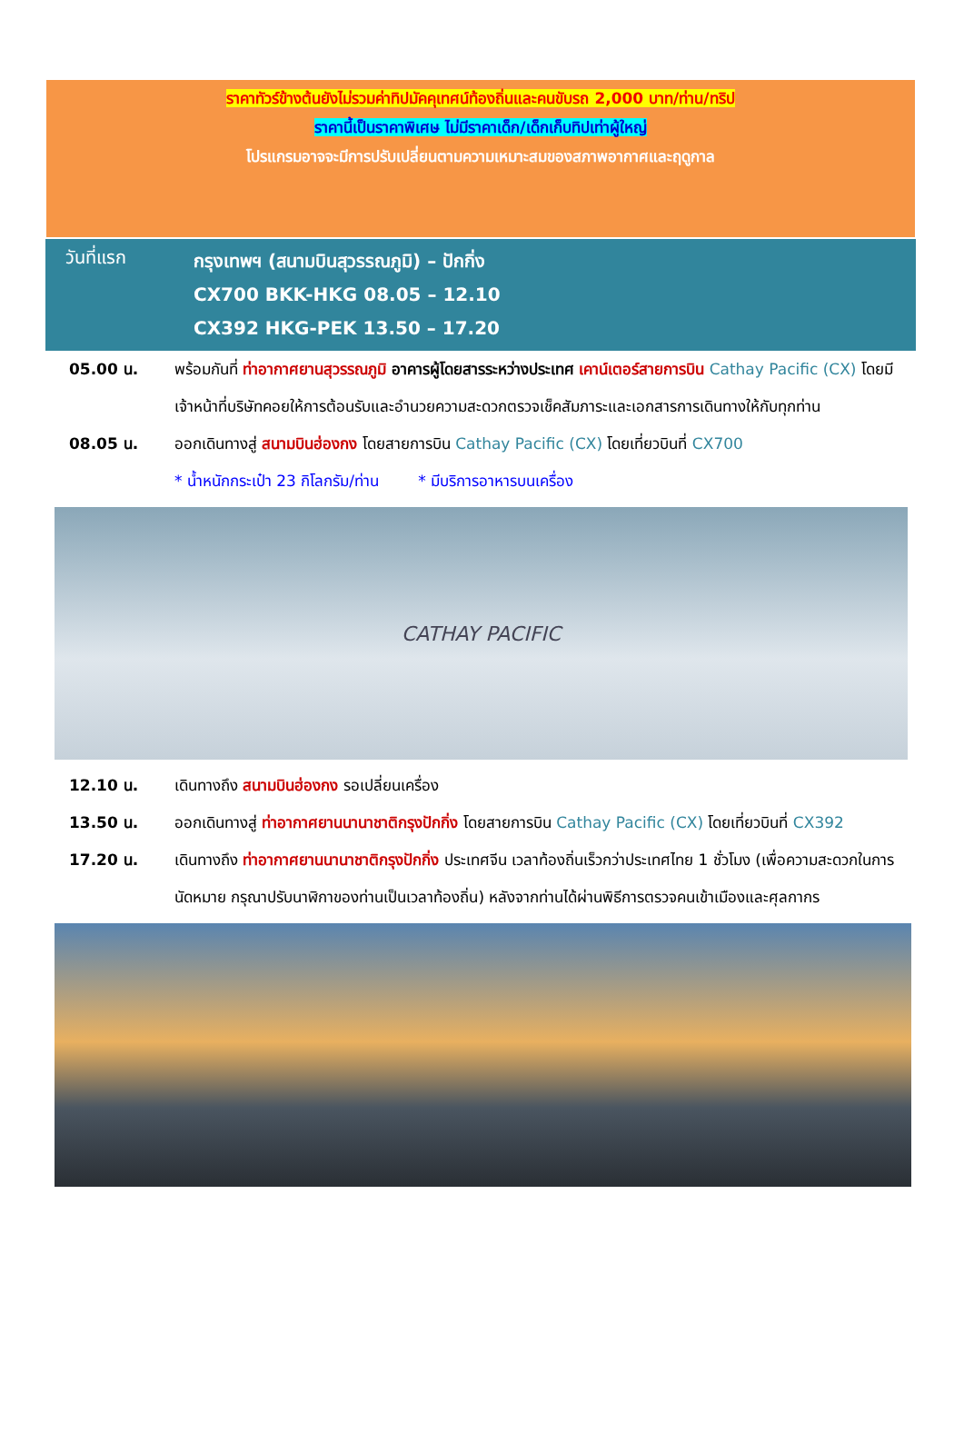ราคาทัวร์ข้างต้นยังไม่รวมค่าทิปมัคคุเทศน์ท้องถิ่นและคนขับรถ 2,000 บาท/ท่าน/ทริป
ราคานี้เป็นราคาพิเศษ ไม่มีราคาเด็ก/เด็กเก็บทิปเท่าผู้ใหญ่
โปรแกรมอาจจะมีการปรับเปลี่ยนตามความเหมาะสมของสภาพอากาศและฤดูกาล
วันที่แรก
กรุงเทพฯ (สนามบินสุวรรณภูมิ) – ปักกิ่ง
CX700 BKK-HKG 08.05 – 12.10
CX392 HKG-PEK 13.50 – 17.20
05.00 น. พร้อมกันที่ ท่าอากาศยานสุวรรณภูมิ อาคารผู้โดยสารระหว่างประเทศ เคาน์เตอร์สายการบิน Cathay Pacific (CX) โดยมีเจ้าหน้าที่บริษัทคอยให้การต้อนรับและอำนวยความสะดวกตรวจเช็คสัมภาระและเอกสารการเดินทางให้กับทุกท่าน
08.05 น. ออกเดินทางสู่ สนามบินฮ่องกง โดยสายการบิน Cathay Pacific (CX) โดยเที่ยวบินที่ CX700
* น้ำหนักกระเป๋า 23 กิโลกรัม/ท่าน * มีบริการอาหารบนเครื่อง
CATHAY PACIFIC
12.10 น. เดินทางถึง สนามบินฮ่องกง รอเปลี่ยนเครื่อง
13.50 น. ออกเดินทางสู่ ท่าอากาศยานนานาชาติกรุงปักกิ่ง โดยสายการบิน Cathay Pacific (CX) โดยเที่ยวบินที่ CX392
17.20 น. เดินทางถึง ท่าอากาศยานนานาชาติกรุงปักกิ่ง ประเทศจีน เวลาท้องถิ่นเร็วกว่าประเทศไทย 1 ชั่วโมง (เพื่อความสะดวกในการนัดหมาย กรุณาปรับนาฬิกาของท่านเป็นเวลาท้องถิ่น) หลังจากท่านได้ผ่านพิธีการตรวจคนเข้าเมืองและศุลกากร